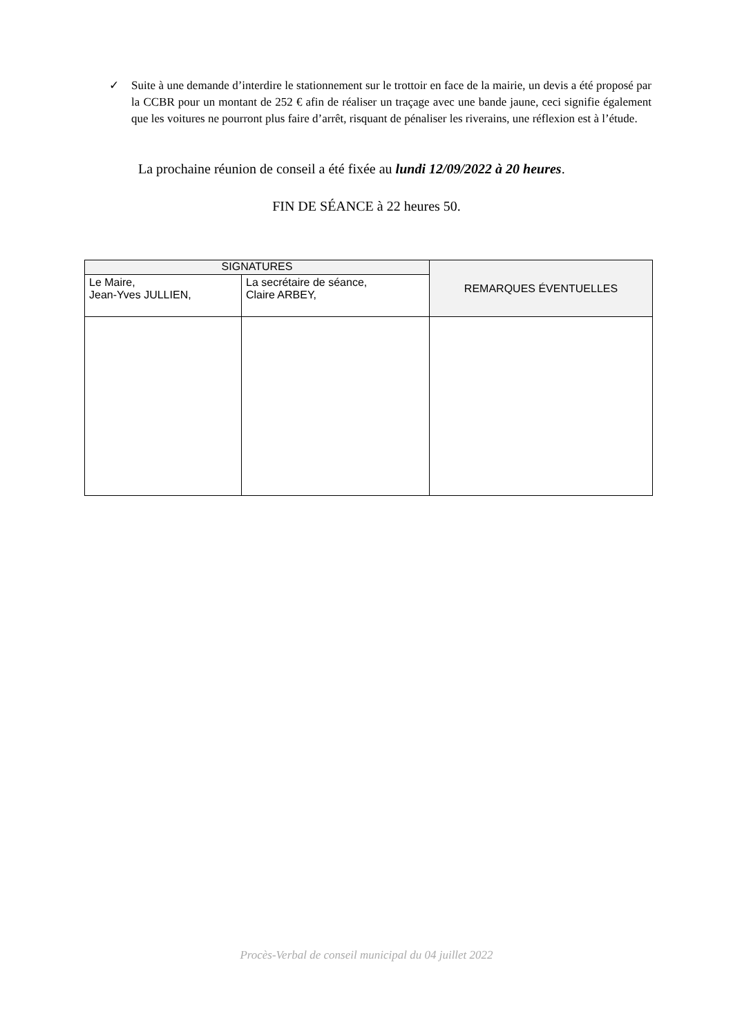✓ Suite à une demande d’interdire le stationnement sur le trottoir en face de la mairie, un devis a été proposé par la CCBR pour un montant de 252 € afin de réaliser un traçage avec une bande jaune, ceci signifie également que les voitures ne pourront plus faire d’arrêt, risquant de pénaliser les riverains, une réflexion est à l’étude.
La prochaine réunion de conseil a été fixée au lundi 12/09/2022 à 20 heures.
FIN DE SÉANCE à 22 heures 50.
| SIGNATURES | | REMARQUES ÉVENTUELLES |
| --- | --- | --- |
| Le Maire, Jean-Yves JULLIEN, | La secrétaire de séance, Claire ARBEY, | |
Procès-Verbal de conseil municipal du 04 juillet 2022